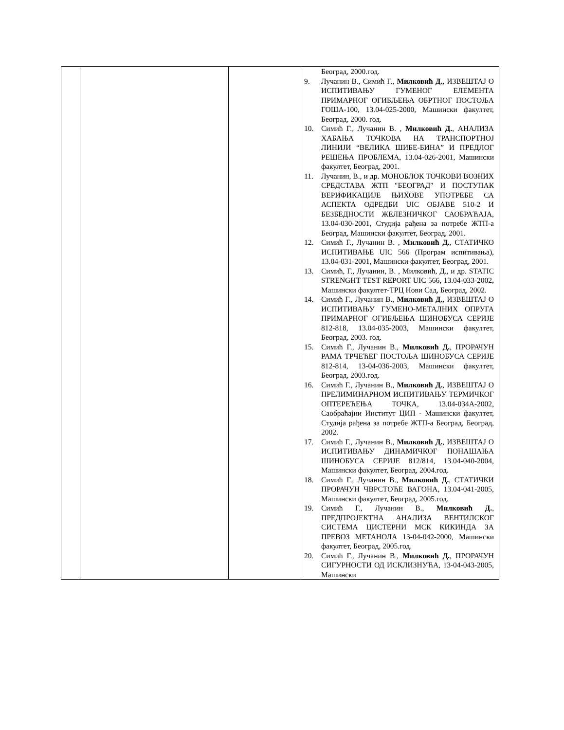| | | | Београд, 2000.год. 9. Лучанин В., Симић Г., Милковић Д. , ИЗВЕШТАЈ О ИСПИТИВАЊУ ГУМЕНОГ ЕЛЕМЕНТА ПРИМАРНОГ ОГИБЉЕЊА ОБРТНОГ ПОСТОЉА ГОША-100, 13.04-025-2000, Машински факултет, Београд, 2000. год. 10. Симић Г., Лучанин В. , Милковић Д. , АНАЛИЗА ХАБАЊА ТОЧКОВА НА ТРАНСПОРТНОЈ ЛИНИЈИ “ВЕЛИКА ШИБЕ-БИНА” И ПРЕДЛОГ РЕШЕЊА ПРОБЛЕМА, 13.04-026-2001, Машински факултет, Београд, 2001. 11. Лучанин, В., и др. МОНОБЛОК ТОЧКОВИ ВОЗНИХ СРЕДСТАВА ЖТП ″БЕОГРАД″ И ПОСТУПАК ВЕРИФИКАЦИЈЕ ЊИХОВЕ УПОТРЕБЕ СА АСПЕКТА ОДРЕДБИ UIC ОБЈАВЕ 510-2 И БЕЗБЕДНОСТИ ЖЕЛЕЗНИЧКОГ САОБРАЋАЈА, 13.04-030-2001, Студија рађена за потребе ЖТП-а Београд, Машински факултет, Београд, 2001. 12. Симић Г., Лучанин В. , Милковић Д. , СТАТИЧКО ИСПИТИВАЊЕ UIC 566 (Програм испитивања), 13.04-031-2001, Машински факултет, Београд, 2001. 13. Симић, Г., Лучанин, В. , Милковић, Д., и др. STATIC STRENGHT TEST REPORT UIC 566, 13.04-033-2002, Машински факултет-ТРЦ Нови Сад, Београд, 2002. 14. Симић Г., Лучанин В., Милковић Д. , ИЗВЕШТАЈ О ИСПИТИВАЊУ ГУМЕНО-МЕТАЛНИХ ОПРУГА ПРИМАРНОГ ОГИБЉЕЊА ШИНОБУСА СЕРИЈЕ 812-818, 13.04-035-2003, Машински факултет, Београд, 2003. год. 15. Симић Г., Лучанин В., Милковић Д. , ПРОРАЧУН РАМА ТРЧЕЋЕГ ПОСТОЉА ШИНОБУСА СЕРИЈЕ 812-814, 13-04-036-2003, Машински факултет, Београд, 2003.год. 16. Симић Г., Лучанин В., Милковић Д. , ИЗВЕШТАЈ О ПРЕЛИМИНАРНОМ ИСПИТИВАЊУ ТЕРМИЧКОГ ОПТЕРЕЋЕЊА ТОЧКА, 13.04-034А-2002, Саобраћајни Институт ЦИП - Машински факултет, Студија рађена за потребе ЖТП-а Београд, Београд, 2002. 17. Симић Г., Лучанин В., Милковић Д. , ИЗВЕШТАЈ О ИСПИТИВАЊУ ДИНАМИЧКОГ ПОНАШАЊА ШИНОБУСА СЕРИЈЕ 812/814, 13.04-040-2004, Машински факултет, Београд, 2004.год. 18. Симић Г., Лучанин В., Милковић Д. , СТАТИЧКИ ПРОРАЧУН ЧВРСТОЋЕ ВАГОНА, 13.04-041-2005, Машински факултет, Београд, 2005.год. 19. Симић Г., Лучанин В., Милковић Д. , ПРЕДПРОЈЕКТНА АНАЛИЗА ВЕНТИЛСКОГ СИСТЕМА ЦИСТЕРНИ МСК КИКИНДА ЗА ПРЕВОЗ МЕТАНОЛА 13-04-042-2000, Машински факултет, Београд, 2005.год. 20. Симић Г., Лучанин В., Милковић Д. , ПРОРАЧУН СИГУРНОСТИ ОД ИСКЛИЗНУЋА, 13-04-043-2005, Машински |